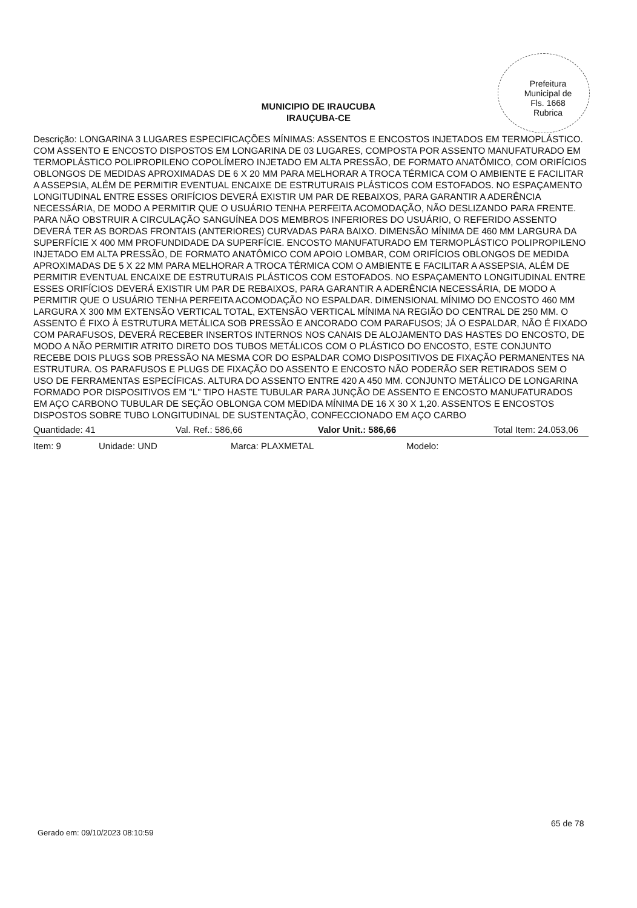Prefeitura Municipal de
Fls. 1668
Rubrica
MUNICIPIO DE IRAUCUBA
IRAUÇUBA-CE
Descrição: LONGARINA 3 LUGARES ESPECIFICAÇÕES MÍNIMAS: ASSENTOS E ENCOSTOS INJETADOS EM TERMOPLÁSTICO. COM ASSENTO E ENCOSTO DISPOSTOS EM LONGARINA DE 03 LUGARES, COMPOSTA POR ASSENTO MANUFATURADO EM TERMOPLÁSTICO POLIPROPILENO COPOLÍMERO INJETADO EM ALTA PRESSÃO, DE FORMATO ANATÔMICO, COM ORIFÍCIOS OBLONGOS DE MEDIDAS APROXIMADAS DE 6 X 20 MM PARA MELHORAR A TROCA TÉRMICA COM O AMBIENTE E FACILITAR A ASSEPSIA, ALÉM DE PERMITIR EVENTUAL ENCAIXE DE ESTRUTURAIS PLÁSTICOS COM ESTOFADOS. NO ESPAÇAMENTO LONGITUDINAL ENTRE ESSES ORIFÍCIOS DEVERÁ EXISTIR UM PAR DE REBAIXOS, PARA GARANTIR A ADERÊNCIA NECESSÁRIA, DE MODO A PERMITIR QUE O USUÁRIO TENHA PERFEITA ACOMODAÇÃO, NÃO DESLIZANDO PARA FRENTE. PARA NÃO OBSTRUIR A CIRCULAÇÃO SANGUÍNEA DOS MEMBROS INFERIORES DO USUÁRIO, O REFERIDO ASSENTO DEVERÁ TER AS BORDAS FRONTAIS (ANTERIORES) CURVADAS PARA BAIXO. DIMENSÃO MÍNIMA DE 460 MM LARGURA DA SUPERFÍCIE X 400 MM PROFUNDIDADE DA SUPERFÍCIE. ENCOSTO MANUFATURADO EM TERMOPLÁSTICO POLIPROPILENO INJETADO EM ALTA PRESSÃO, DE FORMATO ANATÔMICO COM APOIO LOMBAR, COM ORIFÍCIOS OBLONGOS DE MEDIDA APROXIMADAS DE 5 X 22 MM PARA MELHORAR A TROCA TÉRMICA COM O AMBIENTE E FACILITAR A ASSEPSIA, ALÉM DE PERMITIR EVENTUAL ENCAIXE DE ESTRUTURAIS PLÁSTICOS COM ESTOFADOS. NO ESPAÇAMENTO LONGITUDINAL ENTRE ESSES ORIFÍCIOS DEVERÁ EXISTIR UM PAR DE REBAIXOS, PARA GARANTIR A ADERÊNCIA NECESSÁRIA, DE MODO A PERMITIR QUE O USUÁRIO TENHA PERFEITA ACOMODAÇÃO NO ESPALDAR. DIMENSIONAL MÍNIMO DO ENCOSTO 460 MM LARGURA X 300 MM EXTENSÃO VERTICAL TOTAL, EXTENSÃO VERTICAL MÍNIMA NA REGIÃO DO CENTRAL DE 250 MM. O ASSENTO É FIXO À ESTRUTURA METÁLICA SOB PRESSÃO E ANCORADO COM PARAFUSOS; JÁ O ESPALDAR, NÃO É FIXADO COM PARAFUSOS, DEVERÁ RECEBER INSERTOS INTERNOS NOS CANAIS DE ALOJAMENTO DAS HASTES DO ENCOSTO, DE MODO A NÃO PERMITIR ATRITO DIRETO DOS TUBOS METÁLICOS COM O PLÁSTICO DO ENCOSTO, ESTE CONJUNTO RECEBE DOIS PLUGS SOB PRESSÃO NA MESMA COR DO ESPALDAR COMO DISPOSITIVOS DE FIXAÇÃO PERMANENTES NA ESTRUTURA. OS PARAFUSOS E PLUGS DE FIXAÇÃO DO ASSENTO E ENCOSTO NÃO PODERÃO SER RETIRADOS SEM O USO DE FERRAMENTAS ESPECÍFICAS. ALTURA DO ASSENTO ENTRE 420 A 450 MM. CONJUNTO METÁLICO DE LONGARINA FORMADO POR DISPOSITIVOS EM "L" TIPO HASTE TUBULAR PARA JUNÇÃO DE ASSENTO E ENCOSTO MANUFATURADOS EM AÇO CARBONO TUBULAR DE SEÇÃO OBLONGA COM MEDIDA MÍNIMA DE 16 X 30 X 1,20. ASSENTOS E ENCOSTOS DISPOSTOS SOBRE TUBO LONGITUDINAL DE SUSTENTAÇÃO, CONFECCIONADO EM AÇO CARBO
Quantidade: 41 Val. Ref.: 586,66 Valor Unit.: 586,66 Total Item: 24.053,06
Item: 9 Unidade: UND Marca: PLAXMETAL Modelo:
65 de 78
Gerado em: 09/10/2023 08:10:59